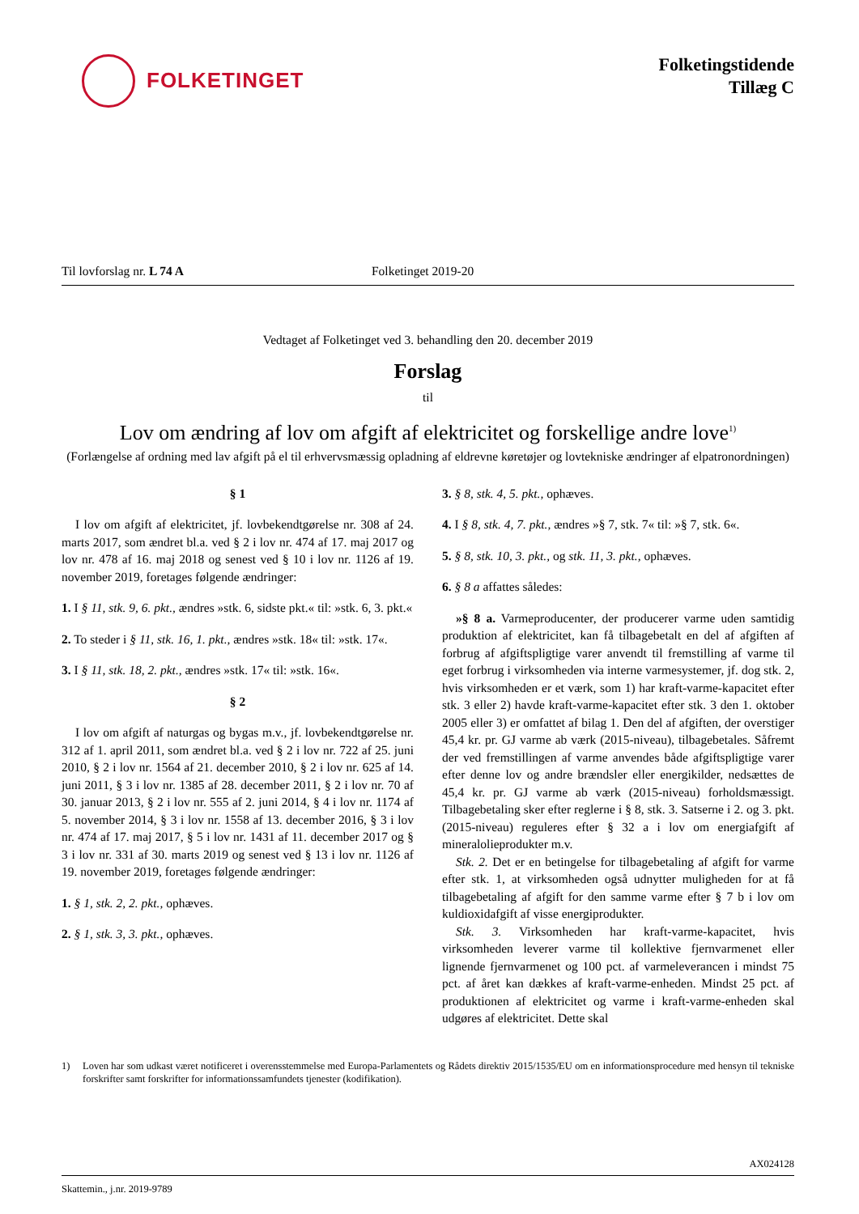FOLKETINGET
Folketingstidende
Tillæg C
Til lovforslag nr. L 74 A Folketinget 2019-20
Vedtaget af Folketinget ved 3. behandling den 20. december 2019
Forslag
til
Lov om ændring af lov om afgift af elektricitet og forskellige andre love<sup>1)</sup>
(Forlængelse af ordning med lav afgift på el til erhvervsmæssig opladning af eldrevne køretøjer og lovtekniske ændringer af elpatronordningen)
§ 1
I lov om afgift af elektricitet, jf. lovbekendtgørelse nr. 308 af 24. marts 2017, som ændret bl.a. ved § 2 i lov nr. 474 af 17. maj 2017 og lov nr. 478 af 16. maj 2018 og senest ved § 10 i lov nr. 1126 af 19. november 2019, foretages følgende ændringer:
1. I § 11, stk. 9, 6. pkt., ændres »stk. 6, sidste pkt.« til: »stk. 6, 3. pkt.«
2. To steder i § 11, stk. 16, 1. pkt., ændres »stk. 18« til: »stk. 17«.
3. I § 11, stk. 18, 2. pkt., ændres »stk. 17« til: »stk. 16«.
§ 2
I lov om afgift af naturgas og bygas m.v., jf. lovbekendtgørelse nr. 312 af 1. april 2011, som ændret bl.a. ved § 2 i lov nr. 722 af 25. juni 2010, § 2 i lov nr. 1564 af 21. december 2010, § 2 i lov nr. 625 af 14. juni 2011, § 3 i lov nr. 1385 af 28. december 2011, § 2 i lov nr. 70 af 30. januar 2013, § 2 i lov nr. 555 af 2. juni 2014, § 4 i lov nr. 1174 af 5. november 2014, § 3 i lov nr. 1558 af 13. december 2016, § 3 i lov nr. 474 af 17. maj 2017, § 5 i lov nr. 1431 af 11. december 2017 og § 3 i lov nr. 331 af 30. marts 2019 og senest ved § 13 i lov nr. 1126 af 19. november 2019, foretages følgende ændringer:
1. § 1, stk. 2, 2. pkt., ophæves.
2. § 1, stk. 3, 3. pkt., ophæves.
3. § 8, stk. 4, 5. pkt., ophæves.
4. I § 8, stk. 4, 7. pkt., ændres »§ 7, stk. 7« til: »§ 7, stk. 6«.
5. § 8, stk. 10, 3. pkt., og stk. 11, 3. pkt., ophæves.
6. § 8 a affattes således:
»§ 8 a. Varmeproducenter, der producerer varme uden samtidig produktion af elektricitet, kan få tilbagebetalt en del af afgiften af forbrug af afgiftspligtige varer anvendt til fremstilling af varme til eget forbrug i virksomheden via interne varmesystemer, jf. dog stk. 2, hvis virksomheden er et værk, som 1) har kraft-varme-kapacitet efter stk. 3 eller 2) havde kraft-varme-kapacitet efter stk. 3 den 1. oktober 2005 eller 3) er omfattet af bilag 1. Den del af afgiften, der overstiger 45,4 kr. pr. GJ varme ab værk (2015-niveau), tilbagebetales. Såfremt der ved fremstillingen af varme anvendes både afgiftspligtige varer efter denne lov og andre brændsler eller energikilder, nedsættes de 45,4 kr. pr. GJ varme ab værk (2015-niveau) forholdsmæssigt. Tilbagebetaling sker efter reglerne i § 8, stk. 3. Satserne i 2. og 3. pkt. (2015-niveau) reguleres efter § 32 a i lov om energiafgift af mineralolieprodukter m.v.
Stk. 2. Det er en betingelse for tilbagebetaling af afgift for varme efter stk. 1, at virksomheden også udnytter muligheden for at få tilbagebetaling af afgift for den samme varme efter § 7 b i lov om kuldioxidafgift af visse energiprodukter.
Stk. 3. Virksomheden har kraft-varme-kapacitet, hvis virksomheden leverer varme til kollektive fjernvarmenet eller lignende fjernvarmenet og 100 pct. af varmeleverancen i mindst 75 pct. af året kan dækkes af kraft-varme-enheden. Mindst 25 pct. af produktionen af elektricitet og varme i kraft-varme-enheden skal udgøres af elektricitet. Dette skal
1) Loven har som udkast været notificeret i overensstemmelse med Europa-Parlamentets og Rådets direktiv 2015/1535/EU om en informationsprocedure med hensyn til tekniske forskrifter samt forskrifter for informationssamfundets tjenester (kodifikation).
AX024128
Skattemin., j.nr. 2019-9789